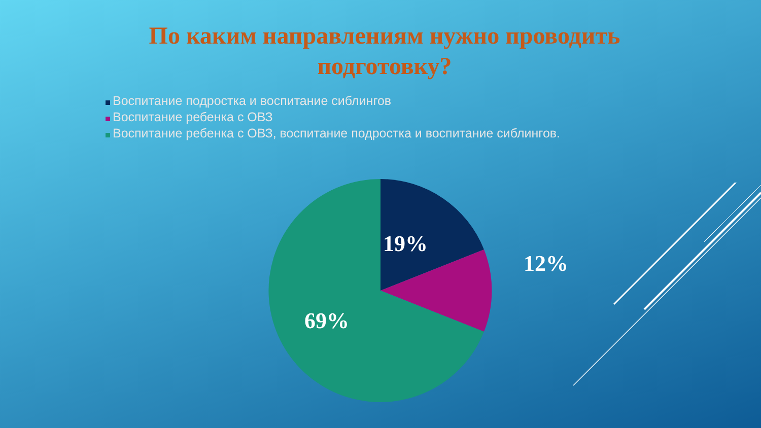По каким направлениям нужно проводить
подготовку?
Воспитание подростка и воспитание сиблингов
Воспитание ребенка с ОВЗ
Воспитание ребенка с ОВЗ, воспитание подростка и воспитание сиблингов.
19%
12%
69%